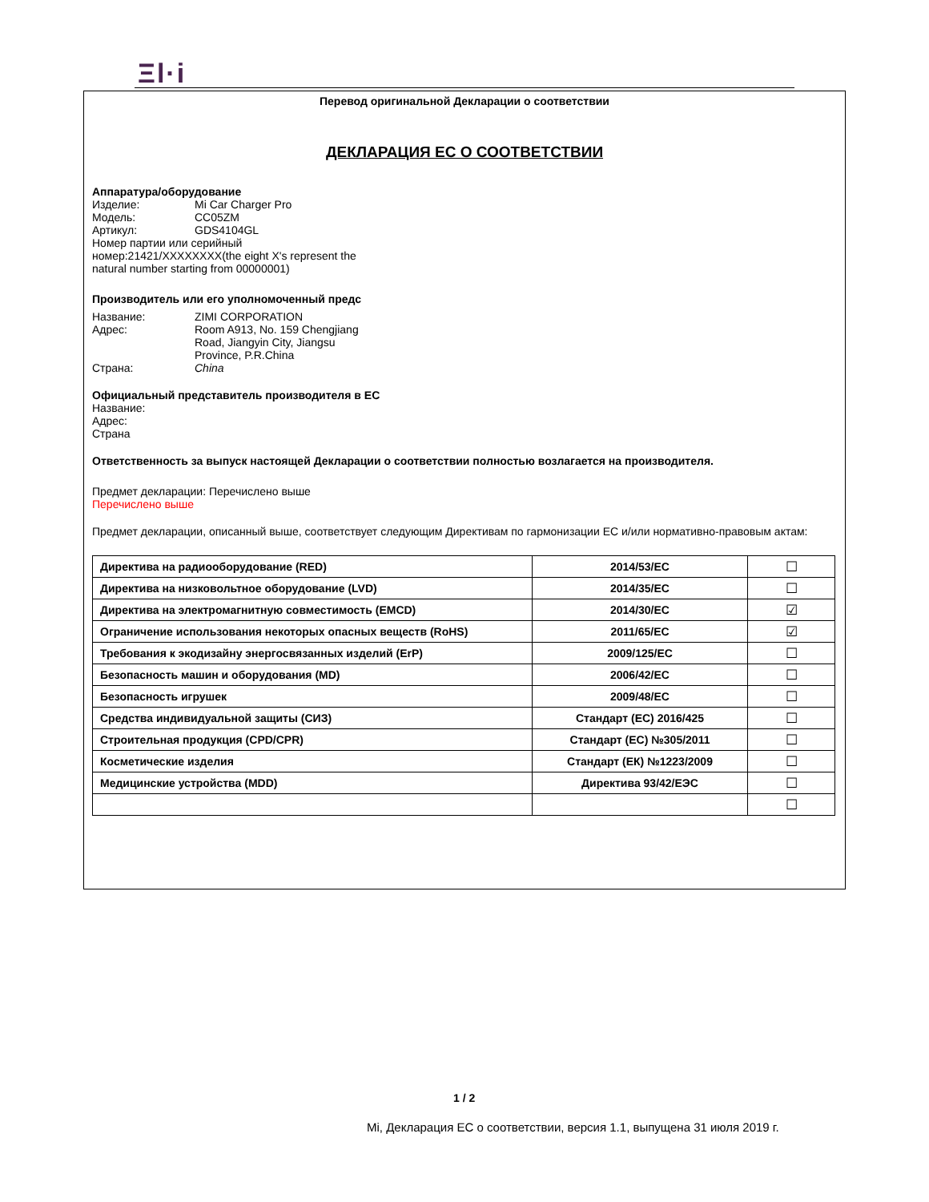Ξl·i
Перевод оригинальной Декларации о соответствии
ДЕКЛАРАЦИЯ ЕС О СООТВЕТСТВИИ
Аппаратура/оборудование
Изделие: Mi Car Charger Pro
Модель: CC05ZM
Артикул: GDS4104GL
Номер партии или серийный
номер:21421/XXXXXXXX(the eight X's represent the
natural number starting from 00000001)
Производитель или его уполномоченный предс
Название: ZIMI CORPORATION
Адрес: Room A913, No. 159 Chengjiang
Road, Jiangyin City, Jiangsu
Province, P.R.China
Страна: China
Официальный представитель производителя в ЕС
Название:
Адрес:
Страна
Ответственность за выпуск настоящей Декларации о соответствии полностью возлагается на производителя.
Предмет декларации: Перечислено выше
Перечислено выше
Предмет декларации, описанный выше, соответствует следующим Директивам по гармонизации ЕС и/или нормативно-правовым актам:
| Директива на радиооборудование (RED) | 2014/53/EC | ☐ |
| Директива на низковольтное оборудование (LVD) | 2014/35/EC | ☐ |
| Директива на электромагнитную совместимость (EMCD) | 2014/30/EC | ☑ |
| Ограничение использования некоторых опасных веществ (RoHS) | 2011/65/EC | ☑ |
| Требования к экодизайну энергосвязанных изделий (ErP) | 2009/125/EC | ☐ |
| Безопасность машин и оборудования (MD) | 2006/42/EC | ☐ |
| Безопасность игрушек | 2009/48/EC | ☐ |
| Средства индивидуальной защиты (СИЗ) | Стандарт (ЕС) 2016/425 | ☐ |
| Строительная продукция (CPD/CPR) | Стандарт (ЕС) №305/2011 | ☐ |
| Косметические изделия | Стандарт (ЕК) №1223/2009 | ☐ |
| Медицинские устройства (MDD) | Директива 93/42/ЕЭС | ☐ |
| | | ☐ |
1 / 2
Mi, Декларация ЕС о соответствии, версия 1.1, выпущена 31 июля 2019 г.